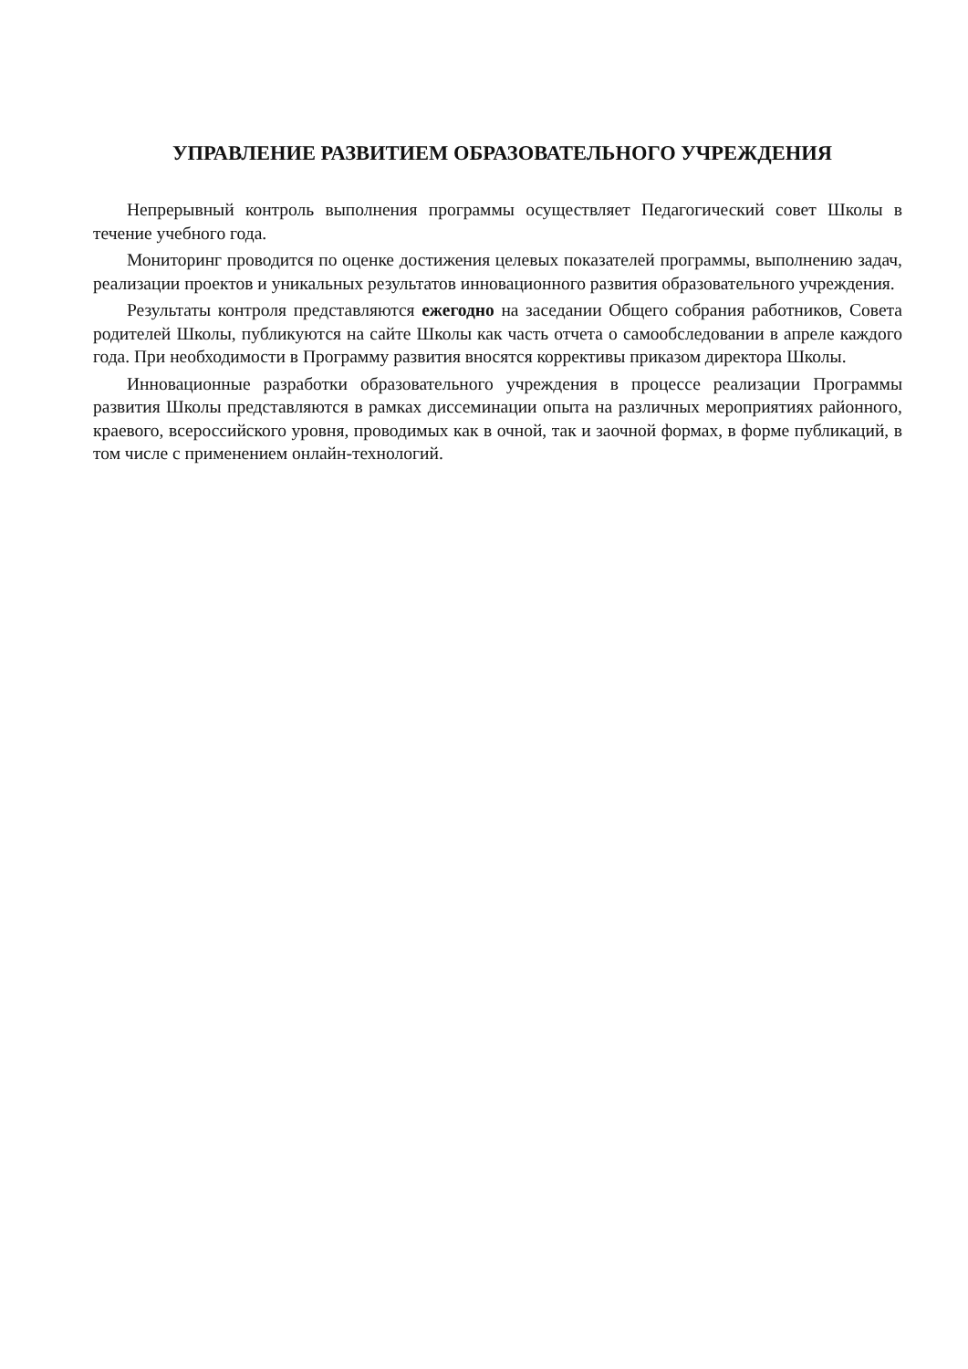УПРАВЛЕНИЕ РАЗВИТИЕМ ОБРАЗОВАТЕЛЬНОГО УЧРЕЖДЕНИЯ
Непрерывный контроль выполнения программы осуществляет Педагогический совет Школы в течение учебного года.
Мониторинг проводится по оценке достижения целевых показателей программы, выполнению задач, реализации проектов и уникальных результатов инновационного развития образовательного учреждения.
Результаты контроля представляются ежегодно на заседании Общего собрания работников, Совета родителей Школы, публикуются на сайте Школы как часть отчета о самообследовании в апреле каждого года. При необходимости в Программу развития вносятся коррективы приказом директора Школы.
Инновационные разработки образовательного учреждения в процессе реализации Программы развития Школы представляются в рамках диссеминации опыта на различных мероприятиях районного, краевого, всероссийского уровня, проводимых как в очной, так и заочной формах, в форме публикаций, в том числе с применением онлайн-технологий.